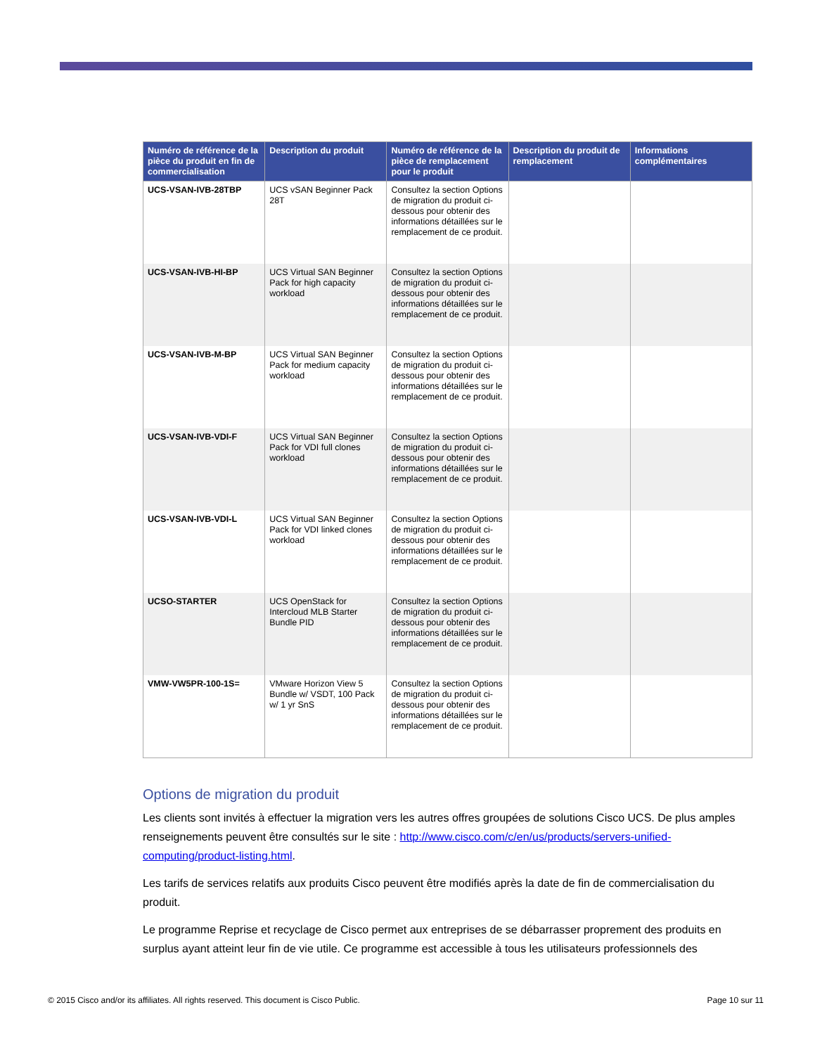| Numéro de référence de la pièce du produit en fin de commercialisation | Description du produit | Numéro de référence de la pièce de remplacement pour le produit | Description du produit de remplacement | Informations complémentaires |
| --- | --- | --- | --- | --- |
| UCS-VSAN-IVB-28TBP | UCS vSAN Beginner Pack 28T | Consultez la section Options de migration du produit ci-dessous pour obtenir des informations détaillées sur le remplacement de ce produit. | | |
| UCS-VSAN-IVB-HI-BP | UCS Virtual SAN Beginner Pack for high capacity workload | Consultez la section Options de migration du produit ci-dessous pour obtenir des informations détaillées sur le remplacement de ce produit. | | |
| UCS-VSAN-IVB-M-BP | UCS Virtual SAN Beginner Pack for medium capacity workload | Consultez la section Options de migration du produit ci-dessous pour obtenir des informations détaillées sur le remplacement de ce produit. | | |
| UCS-VSAN-IVB-VDI-F | UCS Virtual SAN Beginner Pack for VDI full clones workload | Consultez la section Options de migration du produit ci-dessous pour obtenir des informations détaillées sur le remplacement de ce produit. | | |
| UCS-VSAN-IVB-VDI-L | UCS Virtual SAN Beginner Pack for VDI linked clones workload | Consultez la section Options de migration du produit ci-dessous pour obtenir des informations détaillées sur le remplacement de ce produit. | | |
| UCSO-STARTER | UCS OpenStack for Intercloud MLB Starter Bundle PID | Consultez la section Options de migration du produit ci-dessous pour obtenir des informations détaillées sur le remplacement de ce produit. | | |
| VMW-VW5PR-100-1S= | VMware Horizon View 5 Bundle w/ VSDT, 100 Pack w/ 1 yr SnS | Consultez la section Options de migration du produit ci-dessous pour obtenir des informations détaillées sur le remplacement de ce produit. | | |
Options de migration du produit
Les clients sont invités à effectuer la migration vers les autres offres groupées de solutions Cisco UCS. De plus amples renseignements peuvent être consultés sur le site : http://www.cisco.com/c/en/us/products/servers-unified-computing/product-listing.html.
Les tarifs de services relatifs aux produits Cisco peuvent être modifiés après la date de fin de commercialisation du produit.
Le programme Reprise et recyclage de Cisco permet aux entreprises de se débarrasser proprement des produits en surplus ayant atteint leur fin de vie utile. Ce programme est accessible à tous les utilisateurs professionnels des
© 2015 Cisco and/or its affiliates. All rights reserved. This document is Cisco Public. Page 10 sur 11